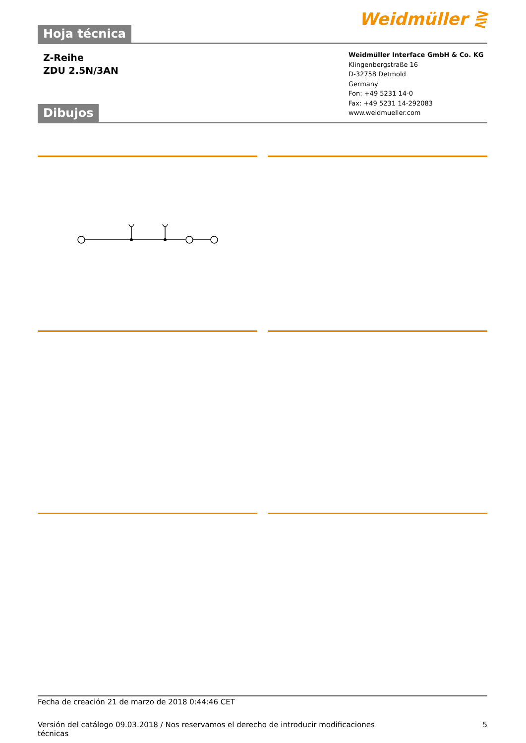Hoja técnica
Weidmüller ⋛
Z-Reihe
ZDU 2.5N/3AN
Dibujos
Weidmüller Interface GmbH & Co. KG
Klingenbergstraße 16
D-32758 Detmold
Germany
Fon: +49 5231 14-0
Fax: +49 5231 14-292083
www.weidmueller.com
Fecha de creación 21 de marzo de 2018 0:44:46 CET
Versión del catálogo 09.03.2018 / Nos reservamos el derecho de introducir modificaciones técnicas 5